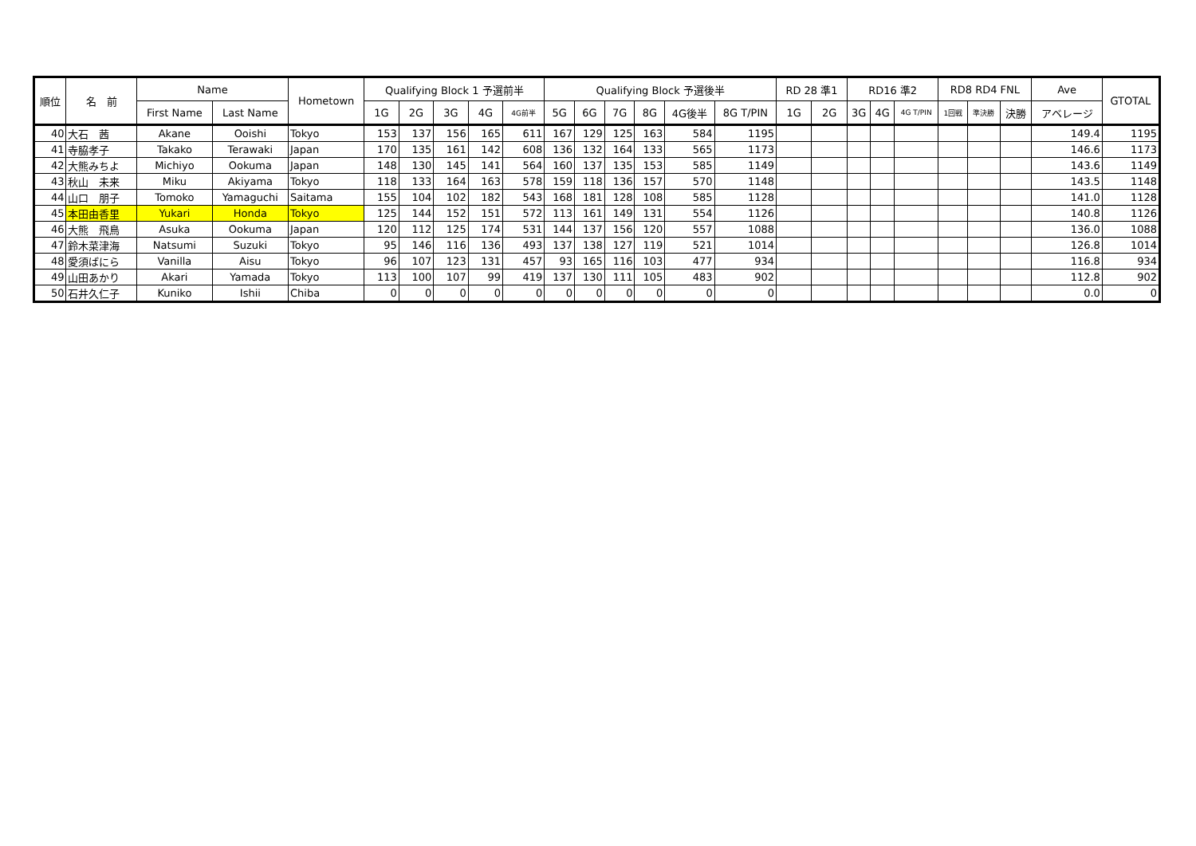| 順位 | 名 前 | Name | | Hometown | Qualifying Block 1 予選前半 | | | | | Qualifying Block 予選後半 | | | | | | RD 28 準1 | | RD16 準2 | | | RD8 RD4 FNL | | | Ave | GTOTAL |
| --- | --- | --- | --- | --- | --- | --- | --- | --- | --- | --- | --- | --- | --- | --- | --- | --- | --- | --- | --- | --- | --- | --- | --- | --- | --- |
| | | First Name | Last Name | | 1G | 2G | 3G | 4G | 4G前半 | 5G | 6G | 7G | 8G | 4G後半 | 8G T/PIN | 1G | 2G | 3G | 4G | 4G T/PIN | 1回戦 | 準決勝 | 決勝 | アベレージ | |
| 40 | 大石 茜 | Akane | Ooishi | Tokyo | 153 | 137 | 156 | 165 | 611 | 167 | 129 | 125 | 163 | 584 | 1195 | | | | | | | | | 149.4 | 1195 |
| 41 | 寺脇孝子 | Takako | Terawaki | Japan | 170 | 135 | 161 | 142 | 608 | 136 | 132 | 164 | 133 | 565 | 1173 | | | | | | | | | 146.6 | 1173 |
| 42 | 大熊みちよ | Michiyo | Ookuma | Japan | 148 | 130 | 145 | 141 | 564 | 160 | 137 | 135 | 153 | 585 | 1149 | | | | | | | | | 143.6 | 1149 |
| 43 | 秋山 未来 | Miku | Akiyama | Tokyo | 118 | 133 | 164 | 163 | 578 | 159 | 118 | 136 | 157 | 570 | 1148 | | | | | | | | | 143.5 | 1148 |
| 44 | 山口 朋子 | Tomoko | Yamaguchi | Saitama | 155 | 104 | 102 | 182 | 543 | 168 | 181 | 128 | 108 | 585 | 1128 | | | | | | | | | 141.0 | 1128 |
| 45 | 本田由香里 | Yukari | Honda | Tokyo | 125 | 144 | 152 | 151 | 572 | 113 | 161 | 149 | 131 | 554 | 1126 | | | | | | | | | 140.8 | 1126 |
| 46 | 大熊 飛鳥 | Asuka | Ookuma | Japan | 120 | 112 | 125 | 174 | 531 | 144 | 137 | 156 | 120 | 557 | 1088 | | | | | | | | | 136.0 | 1088 |
| 47 | 鈴木菜津海 | Natsumi | Suzuki | Tokyo | 95 | 146 | 116 | 136 | 493 | 137 | 138 | 127 | 119 | 521 | 1014 | | | | | | | | | 126.8 | 1014 |
| 48 | 愛須ばにら | Vanilla | Aisu | Tokyo | 96 | 107 | 123 | 131 | 457 | 93 | 165 | 116 | 103 | 477 | 934 | | | | | | | | | 116.8 | 934 |
| 49 | 山田あかり | Akari | Yamada | Tokyo | 113 | 100 | 107 | 99 | 419 | 137 | 130 | 111 | 105 | 483 | 902 | | | | | | | | | 112.8 | 902 |
| 50 | 石井久仁子 | Kuniko | Ishii | Chiba | 0 | 0 | 0 | 0 | 0 | 0 | 0 | 0 | 0 | 0 | 0 | | | | | | | | | 0.0 | 0 |